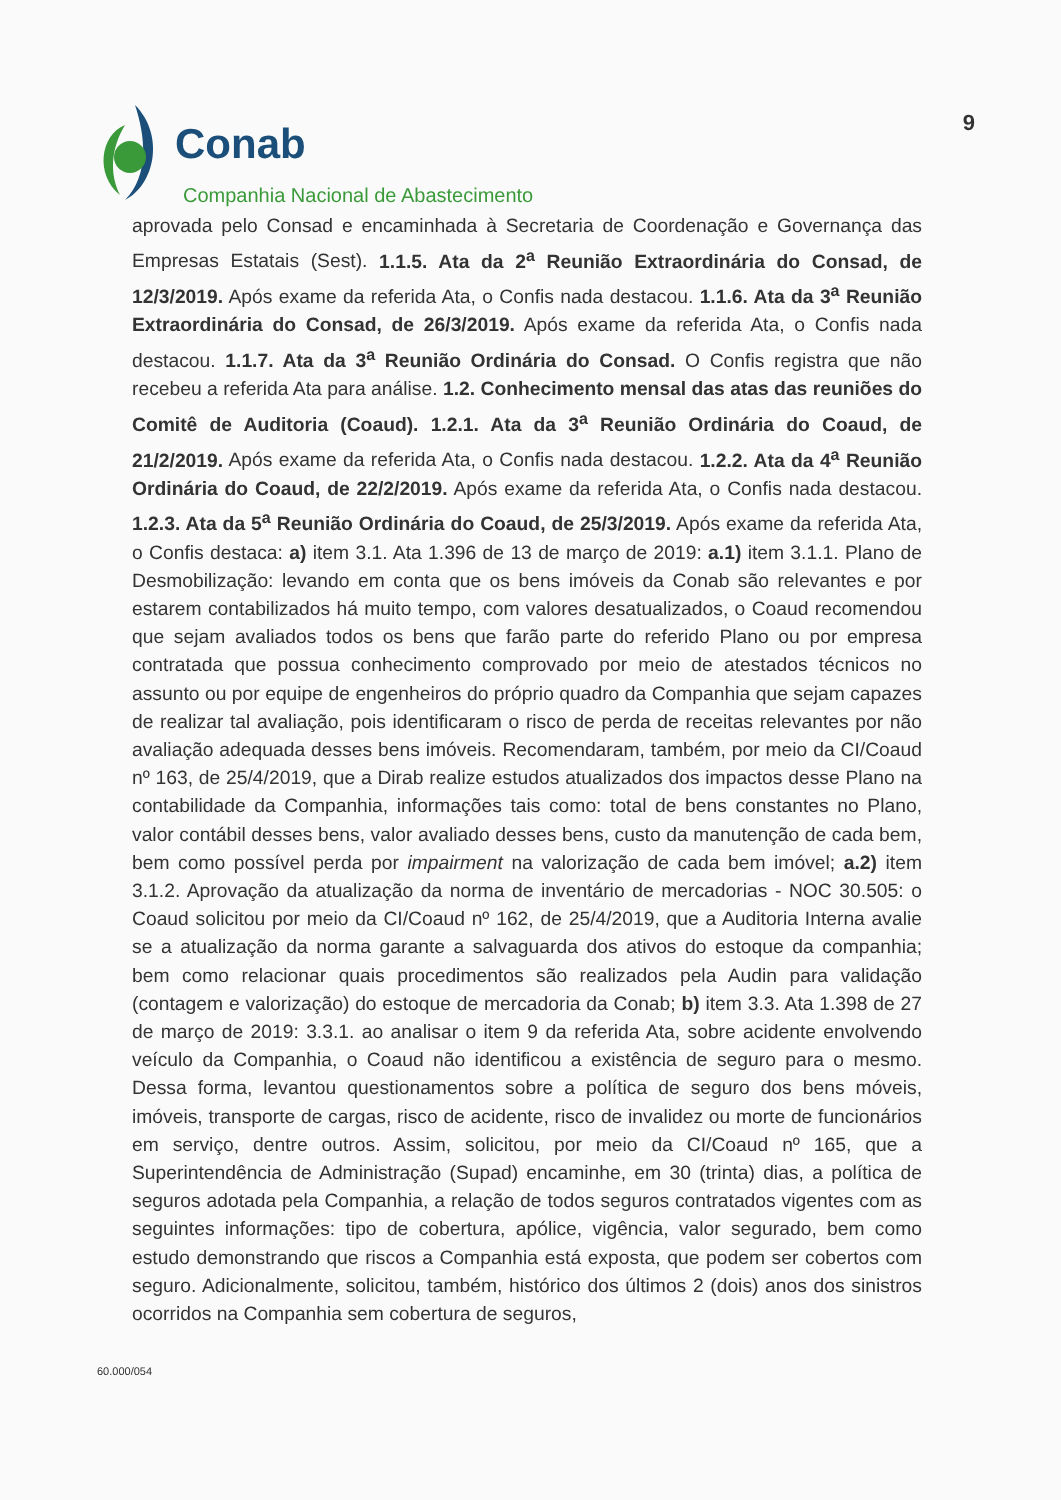Conab
Companhia Nacional de Abastecimento
9
aprovada pelo Consad e encaminhada à Secretaria de Coordenação e Governança das Empresas Estatais (Sest). 1.1.5. Ata da 2<sup>a</sup> Reunião Extraordinária do Consad, de 12/3/2019. Após exame da referida Ata, o Confis nada destacou. 1.1.6. Ata da 3<sup>a</sup> Reunião Extraordinária do Consad, de 26/3/2019. Após exame da referida Ata, o Confis nada destacou. 1.1.7. Ata da 3<sup>a</sup> Reunião Ordinária do Consad. O Confis registra que não recebeu a referida Ata para análise. 1.2. Conhecimento mensal das atas das reuniões do Comitê de Auditoria (Coaud). 1.2.1. Ata da 3<sup>a</sup> Reunião Ordinária do Coaud, de 21/2/2019. Após exame da referida Ata, o Confis nada destacou. 1.2.2. Ata da 4<sup>a</sup> Reunião Ordinária do Coaud, de 22/2/2019. Após exame da referida Ata, o Confis nada destacou. 1.2.3. Ata da 5<sup>a</sup> Reunião Ordinária do Coaud, de 25/3/2019. Após exame da referida Ata, o Confis destaca: a) item 3.1. Ata 1.396 de 13 de março de 2019: a.1) item 3.1.1. Plano de Desmobilização: levando em conta que os bens imóveis da Conab são relevantes e por estarem contabilizados há muito tempo, com valores desatualizados, o Coaud recomendou que sejam avaliados todos os bens que farão parte do referido Plano ou por empresa contratada que possua conhecimento comprovado por meio de atestados técnicos no assunto ou por equipe de engenheiros do próprio quadro da Companhia que sejam capazes de realizar tal avaliação, pois identificaram o risco de perda de receitas relevantes por não avaliação adequada desses bens imóveis. Recomendaram, também, por meio da CI/Coaud nº 163, de 25/4/2019, que a Dirab realize estudos atualizados dos impactos desse Plano na contabilidade da Companhia, informações tais como: total de bens constantes no Plano, valor contábil desses bens, valor avaliado desses bens, custo da manutenção de cada bem, bem como possível perda por impairment na valorização de cada bem imóvel; a.2) item 3.1.2. Aprovação da atualização da norma de inventário de mercadorias - NOC 30.505: o Coaud solicitou por meio da CI/Coaud nº 162, de 25/4/2019, que a Auditoria Interna avalie se a atualização da norma garante a salvaguarda dos ativos do estoque da companhia; bem como relacionar quais procedimentos são realizados pela Audin para validação (contagem e valorização) do estoque de mercadoria da Conab; b) item 3.3. Ata 1.398 de 27 de março de 2019: 3.3.1. ao analisar o item 9 da referida Ata, sobre acidente envolvendo veículo da Companhia, o Coaud não identificou a existência de seguro para o mesmo. Dessa forma, levantou questionamentos sobre a política de seguro dos bens móveis, imóveis, transporte de cargas, risco de acidente, risco de invalidez ou morte de funcionários em serviço, dentre outros. Assim, solicitou, por meio da CI/Coaud nº 165, que a Superintendência de Administração (Supad) encaminhe, em 30 (trinta) dias, a política de seguros adotada pela Companhia, a relação de todos seguros contratados vigentes com as seguintes informações: tipo de cobertura, apólice, vigência, valor segurado, bem como estudo demonstrando que riscos a Companhia está exposta, que podem ser cobertos com seguro. Adicionalmente, solicitou, também, histórico dos últimos 2 (dois) anos dos sinistros ocorridos na Companhia sem cobertura de seguros,
60.000/054